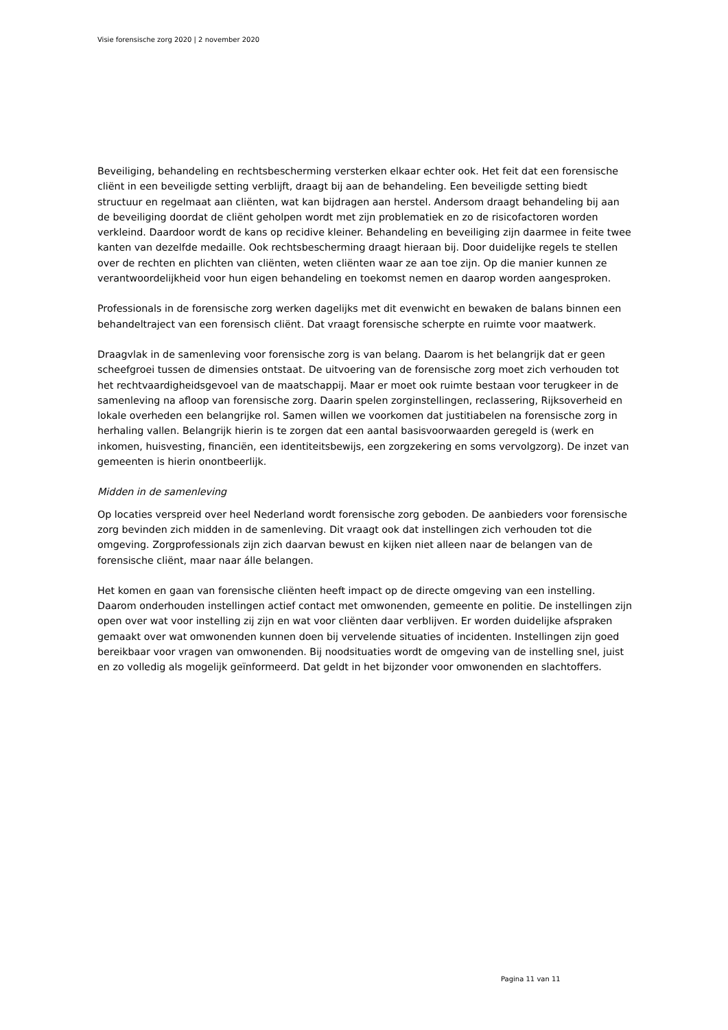Visie forensische zorg 2020 | 2 november 2020
Beveiliging, behandeling en rechtsbescherming versterken elkaar echter ook. Het feit dat een forensische cliënt in een beveiligde setting verblijft, draagt bij aan de behandeling. Een beveiligde setting biedt structuur en regelmaat aan cliënten, wat kan bijdragen aan herstel. Andersom draagt behandeling bij aan de beveiliging doordat de cliënt geholpen wordt met zijn problematiek en zo de risicofactoren worden verkleind. Daardoor wordt de kans op recidive kleiner. Behandeling en beveiliging zijn daarmee in feite twee kanten van dezelfde medaille. Ook rechtsbescherming draagt hieraan bij. Door duidelijke regels te stellen over de rechten en plichten van cliënten, weten cliënten waar ze aan toe zijn. Op die manier kunnen ze verantwoordelijkheid voor hun eigen behandeling en toekomst nemen en daarop worden aangesproken.
Professionals in de forensische zorg werken dagelijks met dit evenwicht en bewaken de balans binnen een behandeltraject van een forensisch cliënt. Dat vraagt forensische scherpte en ruimte voor maatwerk.
Draagvlak in de samenleving voor forensische zorg is van belang. Daarom is het belangrijk dat er geen scheefgroei tussen de dimensies ontstaat. De uitvoering van de forensische zorg moet zich verhouden tot het rechtvaardigheidsgevoel van de maatschappij. Maar er moet ook ruimte bestaan voor terugkeer in de samenleving na afloop van forensische zorg. Daarin spelen zorginstellingen, reclassering, Rijksoverheid en lokale overheden een belangrijke rol. Samen willen we voorkomen dat justitiabelen na forensische zorg in herhaling vallen. Belangrijk hierin is te zorgen dat een aantal basisvoorwaarden geregeld is (werk en inkomen, huisvesting, financiën, een identiteitsbewijs, een zorgzekering en soms vervolgzorg). De inzet van gemeenten is hierin onontbeerlijk.
Midden in de samenleving
Op locaties verspreid over heel Nederland wordt forensische zorg geboden. De aanbieders voor forensische zorg bevinden zich midden in de samenleving. Dit vraagt ook dat instellingen zich verhouden tot die omgeving. Zorgprofessionals zijn zich daarvan bewust en kijken niet alleen naar de belangen van de forensische cliënt, maar naar álle belangen.
Het komen en gaan van forensische cliënten heeft impact op de directe omgeving van een instelling. Daarom onderhouden instellingen actief contact met omwonenden, gemeente en politie. De instellingen zijn open over wat voor instelling zij zijn en wat voor cliënten daar verblijven. Er worden duidelijke afspraken gemaakt over wat omwonenden kunnen doen bij vervelende situaties of incidenten. Instellingen zijn goed bereikbaar voor vragen van omwonenden. Bij noodsituaties wordt de omgeving van de instelling snel, juist en zo volledig als mogelijk geïnformeerd. Dat geldt in het bijzonder voor omwonenden en slachtoffers.
Pagina 11 van 11